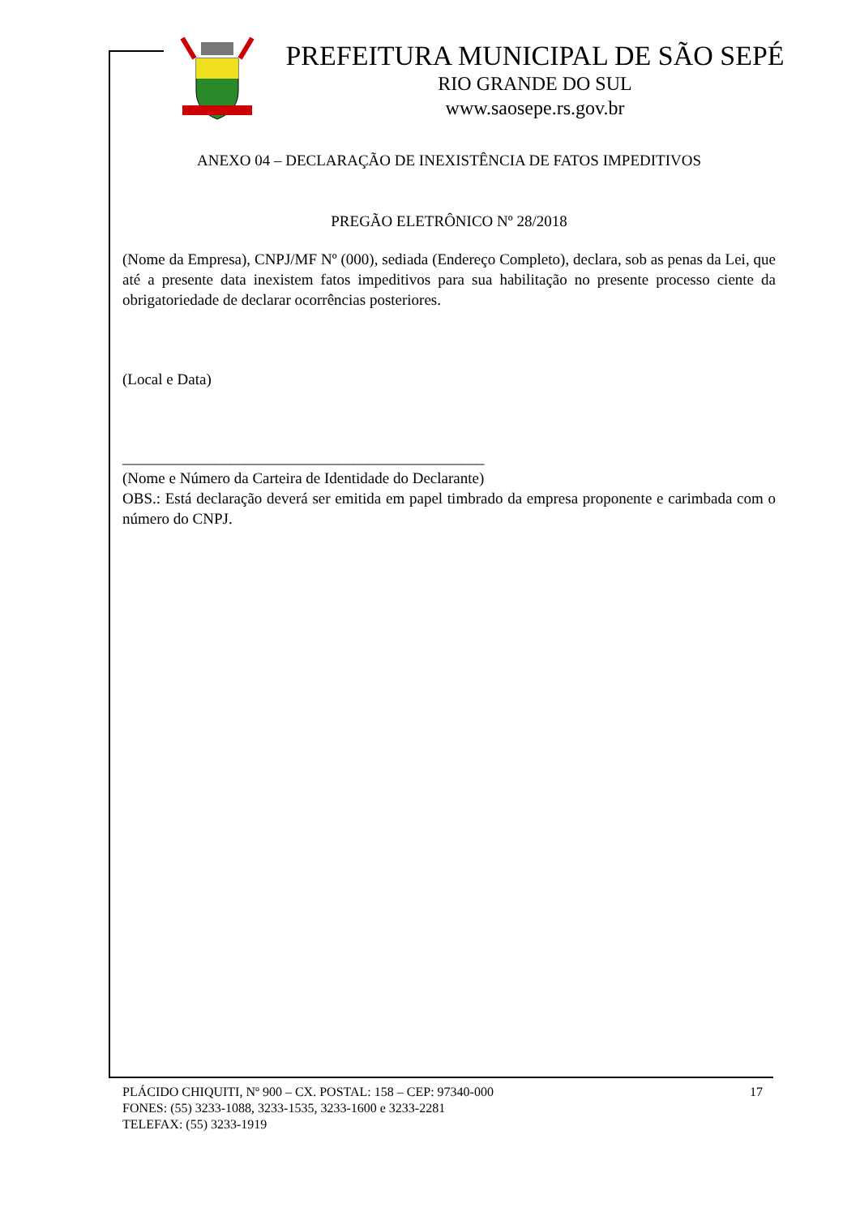PREFEITURA MUNICIPAL DE SÃO SEPÉ
RIO GRANDE DO SUL
www.saosepe.rs.gov.br
ANEXO 04 – DECLARAÇÃO DE INEXISTÊNCIA DE FATOS IMPEDITIVOS
PREGÃO ELETRÔNICO Nº 28/2018
(Nome da Empresa), CNPJ/MF Nº (000), sediada (Endereço Completo), declara, sob as penas da Lei, que até a presente data inexistem fatos impeditivos para sua habilitação no presente processo ciente da obrigatoriedade de declarar ocorrências posteriores.
(Local e Data)
_______________________________________________
(Nome e Número da Carteira de Identidade do Declarante)
OBS.: Está declaração deverá ser emitida em papel timbrado da empresa proponente e carimbada com o número do CNPJ.
PLÁCIDO CHIQUITI, Nº 900 – CX. POSTAL: 158 – CEP: 97340-000 17
FONES: (55) 3233-1088, 3233-1535, 3233-1600 e 3233-2281
TELEFAX: (55) 3233-1919